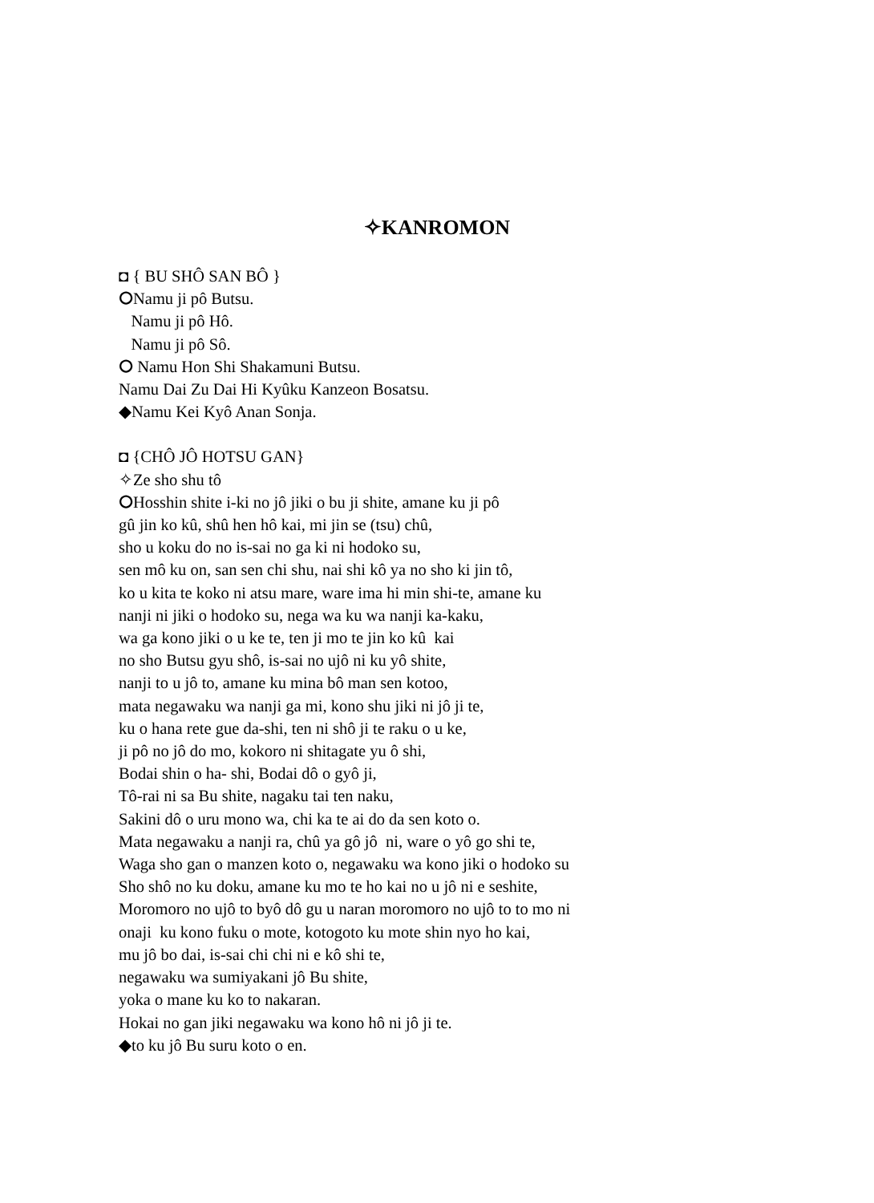✧KANROMON
◘ { BU SHÔ SAN BÔ }
⭘Namu ji pô Butsu.
Namu ji pô Hô.
Namu ji pô Sô.
⭘ Namu Hon Shi Shakamuni Butsu.
Namu Dai Zu Dai Hi Kyûku Kanzeon Bosatsu.
◆Namu Kei Kyô Anan Sonja.
◘ {CHÔ JÔ HOTSU GAN}
✧Ze sho shu tô
⭘Hosshin shite i-ki no jô jiki o bu ji shite, amane ku ji pô
gû jin ko kû, shû hen hô kai, mi jin se (tsu) chû,
sho u koku do no is-sai no ga ki ni hodoko su,
sen mô ku on, san sen chi shu, nai shi kô ya no sho ki jin tô,
ko u kita te koko ni atsu mare, ware ima hi min shi-te, amane ku
nanji ni jiki o hodoko su, nega wa ku wa nanji ka-kaku,
wa ga kono jiki o u ke te, ten ji mo te jin ko kû kai
no sho Butsu gyu shô, is-sai no ujô ni ku yô shite,
nanji to u jô to, amane ku mina bô man sen kotoo,
mata negawaku wa nanji ga mi, kono shu jiki ni jô ji te,
ku o hana rete gue da-shi, ten ni shô ji te raku o u ke,
ji pô no jô do mo, kokoro ni shitagate yu ô shi,
Bodai shin o ha- shi, Bodai dô o gyô ji,
Tô-rai ni sa Bu shite, nagaku tai ten naku,
Sakini dô o uru mono wa, chi ka te ai do da sen koto o.
Mata negawaku a nanji ra, chû ya gô jô ni, ware o yô go shi te,
Waga sho gan o manzen koto o, negawaku wa kono jiki o hodoko su
Sho shô no ku doku, amane ku mo te ho kai no u jô ni e seshite,
Moromoro no ujô to byô dô gu u naran moromoro no ujô to to mo ni
onaji ku kono fuku o mote, kotogoto ku mote shin nyo ho kai,
mu jô bo dai, is-sai chi chi ni e kô shi te,
negawaku wa sumiyakani jô Bu shite,
yoka o mane ku ko to nakaran.
Hokai no gan jiki negawaku wa kono hô ni jô ji te.
◆to ku jô Bu suru koto o en.